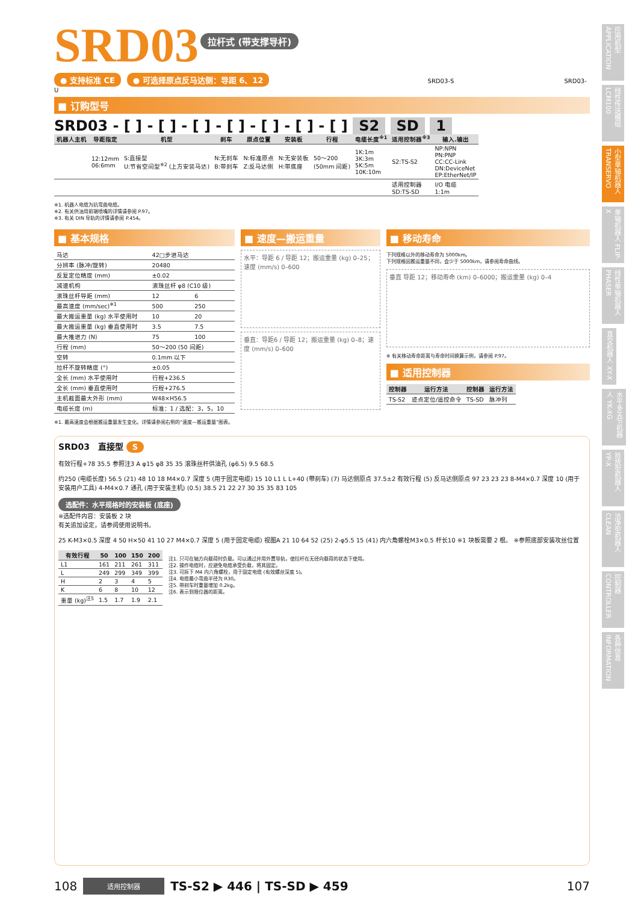应用机型 APPLICATION
线性传送模组 LCM100
小型单轴机器人 TRANSERVO
单轴机器人 FLIP-X
线性单轴机器人 PHASER
直交机器人 XY-X
水平多关节机器人 YK-XG
拾放型机器人 YP-X
洁净型机器人 CLEAN
控制器 CONTROLLER
各种信息 INFORMATION
SRD03
拉杆式 (带支撑导杆)
● 支持标准 CE ● 可选择原点反马达侧：导距 6、12 SRD03-S SRD03-U
■ 订购型号
SRD03 - [ ] - [ ] - [ ] - [ ] - [ ] - [ ] - [ ] S2 SD 1
| 机器人主机 | 导距指定 | 机型 | 刹车 | 原点位置 | 安装板 | 行程 | 电缆长度<sup>※1</sup> | 适用控制器<sup>※3</sup> | 输入.输出 |
| --- | --- | --- | --- | --- | --- | --- | --- | --- | --- |
| | 12:12mm 06:6mm | S:直接型 U:节省空间型<sup>※2</sup> (上方安装马达) | N:无刹车 B:带刹车 | N:标准原点 Z:反马达侧 | N:无安装板 H:带底座 | 50～200 (50mm 间距) | 1K:1m 3K:3m 5K:5m 10K:10m | S2:TS-S2 | NP:NPN PN:PNP CC:CC-Link DN:DeviceNet EP:EtherNet/IP |
| | | | | | | | | 适用控制器 SD:TS-SD | I/O 电缆 1:1m |
※1. 机器人电缆为抗弯曲电缆。
※2. 有关供油用前端喷嘴的详情请参阅 P.97。
※3. 有关 DIN 导轨的详情请参阅 P.454。
■ 基本规格
| 马达 | 42□步进马达 | |
| 分辨率 (脉冲/旋转) | 20480 | |
| 反复定位精度 (mm) | ±0.02 | |
| 减速机构 | 滚珠丝杆 φ8 (C10 级) | |
| 滚珠丝杆导距 (mm) | 12 | 6 |
| 最高速度 (mm/sec)<sup>※1</sup> | 500 | 250 |
| 最大搬运重量 (kg) 水平使用时 | 10 | 20 |
| 最大搬运重量 (kg) 垂直使用时 | 3.5 | 7.5 |
| 最大推进力 (N) | 75 | 100 |
| 行程 (mm) | 50～200 (50 间距) | |
| 空转 | 0.1mm 以下 | |
| 拉杆不旋转精度 (°) | ±0.05 | |
| 全长 (mm) 水平使用时 | 行程+236.5 | |
| 全长 (mm) 垂直使用时 | 行程+276.5 | |
| 主机截面最大外形 (mm) | W48×H56.5 | |
| 电缆长度 (m) | 标准：1 / 选配：3，5，10 | |
※1. 最高速度会根据搬运重量发生变化。详情请参阅右侧的“速度—搬运重量”图表。
■ 速度—搬运重量
水平：导距 6 / 导距 12；搬运重量 (kg) 0–25；速度 (mm/s) 0–600
垂直：导距6 / 导距 12；搬运重量 (kg) 0–8；速度 (mm/s) 0–600
■ 移动寿命
下列规格以外的移动寿命为 5000km。
下列规格因搬运重量不同，会少于 5000km，请参阅寿命曲线。
垂直 导距 12；移动寿命 (km) 0–6000；搬运重量 (kg) 0–4
※ 有关移动寿命距离与寿命时间换算示例，请参阅 P.97。
■ 适用控制器
| 控制器 | 运行方法 | 控制器 | 运行方法 |
| --- | --- | --- | --- |
| TS-S2 | 迹点定位/遥控命令 | TS-SD | 脉冲列 |
SRD03　直接型 S
有效行程+78 35.5 参照注3 A φ15 φ8 35 35 滚珠丝杆供油孔 (φ6.5) 9.5 68.5
约250 (电缆长度) 56.5 (21) 48 10 18 M4×0.7 深度 5 (用于固定电缆) 15 10 L1 L L+40 (带刹车) (7) 马达侧原点 37.5±2 有效行程 (5) 反马达侧原点 97 23 23 23 8-M4×0.7 深度 10 (用于安装用户工具) 4-M4×0.7 通孔 (用于安装主机) (0.5) 38.5 21 22 27 30 35 35 83 105
选配件：水平规格时的安装板 (底座)
※选配件内容：安装板 2 块
有关追加设定，请参阅使用说明书。
25 K-M3×0.5 深度 4 50 H×50 41 10 27 M4×0.7 深度 5 (用于固定电缆) 视图A 21 10 64 52 (25) 2-φ5.5 15 (41) 内六角螺栓M3×0.5 杆长10 ※1 块板需要 2 根。 ※参照底部安装攻丝位置
| 有效行程 | 50 | 100 | 150 | 200 |
| --- | --- | --- | --- | --- |
| L1 | 161 | 211 | 261 | 311 |
| L | 249 | 299 | 349 | 399 |
| H | 2 | 3 | 4 | 5 |
| K | 6 | 8 | 10 | 12 |
| 重量 (kg)<sup>注5</sup> | 1.5 | 1.7 | 1.9 | 2.1 |
注1. 只可在轴方向载荷时负载。可以通过并用外置导轨，使拉杆在无径向载荷的状态下使用。
注2. 操作电缆时，应避免电缆承受负载，将其固定。
注3. 可拆下 M4 内六角螺栓，用于固定电缆 (有效螺丝深度 5)。
注4. 电缆最小弯曲半径为 R30。
注5. 带刹车时重量增加 0.2kg。
注6. 表示到限位器的距离。
108 适用控制器 TS-S2 ▶ 446 | TS-SD ▶ 459 107